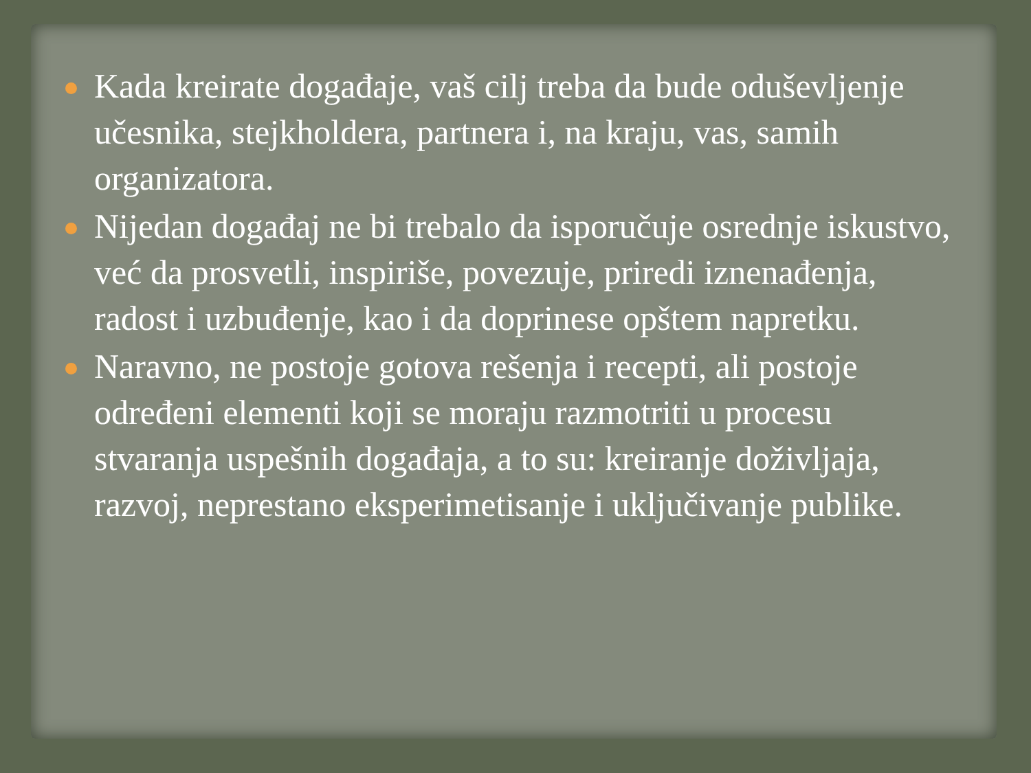Kada kreirate događaje, vaš cilj treba da bude oduševljenje učesnika, stejkholdera, partnera i, na kraju, vas, samih organizatora.
Nijedan događaj ne bi trebalo da isporučuje osrednje iskustvo, već da prosvetli, inspiriše, povezuje, priredi iznenađenja, radost i uzbuđenje, kao i da doprinese opštem napretku.
Naravno, ne postoje gotova rešenja i recepti, ali postoje određeni elementi koji se moraju razmotriti u procesu stvaranja uspešnih događaja, a to su: kreiranje doživljaja, razvoj, neprestano eksperimetisanje i uključivanje publike.